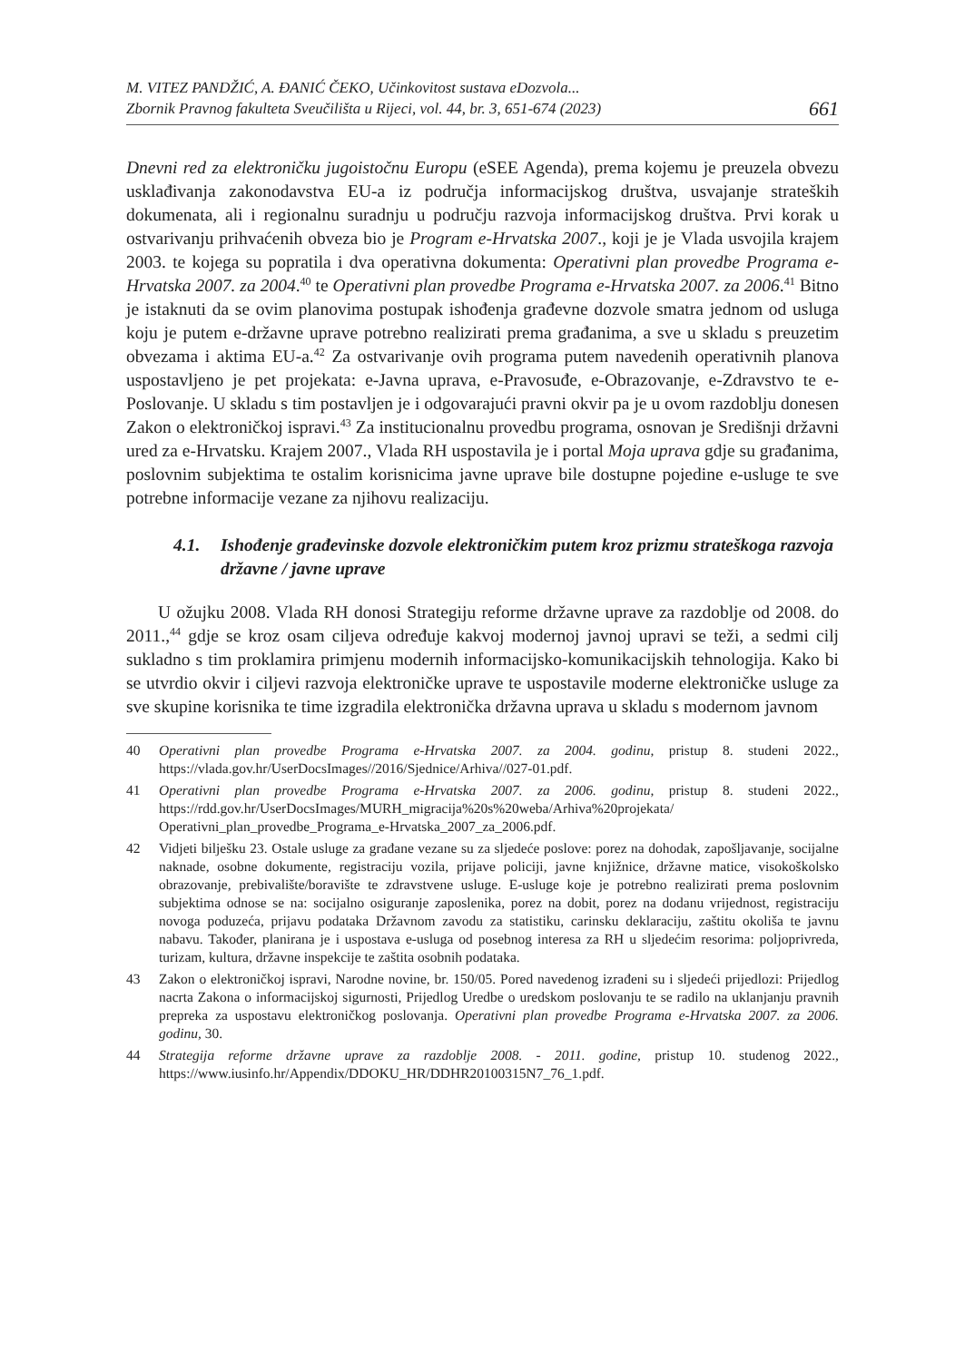M. VITEZ PANDŽIĆ, A. ĐANIĆ ČEKO, Učinkovitost sustava eDozvola...
Zbornik Pravnog fakulteta Sveučilišta u Rijeci, vol. 44, br. 3, 651-674 (2023)
661
Dnevni red za elektroničku jugoistočnu Europu (eSEE Agenda), prema kojemu je preuzela obvezu usklađivanja zakonodavstva EU-a iz područja informacijskog društva, usvajanje strateških dokumenata, ali i regionalnu suradnju u području razvoja informacijskog društva. Prvi korak u ostvarivanju prihvaćenih obveza bio je Program e-Hrvatska 2007., koji je je Vlada usvojila krajem 2003. te kojega su popratila i dva operativna dokumenta: Operativni plan provedbe Programa e-Hrvatska 2007. za 2004.<sup>40</sup> te Operativni plan provedbe Programa e-Hrvatska 2007. za 2006.<sup>41</sup> Bitno je istaknuti da se ovim planovima postupak ishođenja građevne dozvole smatra jednom od usluga koju je putem e-državne uprave potrebno realizirati prema građanima, a sve u skladu s preuzetim obvezama i aktima EU-a.<sup>42</sup> Za ostvarivanje ovih programa putem navedenih operativnih planova uspostavljeno je pet projekata: e-Javna uprava, e-Pravosuđe, e-Obrazovanje, e-Zdravstvo te e-Poslovanje. U skladu s tim postavljen je i odgovarajući pravni okvir pa je u ovom razdoblju donesen Zakon o elektroničkoj ispravi.<sup>43</sup> Za institucionalnu provedbu programa, osnovan je Središnji državni ured za e-Hrvatsku. Krajem 2007., Vlada RH uspostavila je i portal Moja uprava gdje su građanima, poslovnim subjektima te ostalim korisnicima javne uprave bile dostupne pojedine e-usluge te sve potrebne informacije vezane za njihovu realizaciju.
4.1. Ishođenje građevinske dozvole elektroničkim putem kroz prizmu strateškoga razvoja državne / javne uprave
U ožujku 2008. Vlada RH donosi Strategiju reforme državne uprave za razdoblje od 2008. do 2011.,<sup>44</sup> gdje se kroz osam ciljeva određuje kakvoj modernoj javnoj upravi se teži, a sedmi cilj sukladno s tim proklamira primjenu modernih informacijsko-komunikacijskih tehnologija. Kako bi se utvrdio okvir i ciljevi razvoja elektroničke uprave te uspostavile moderne elektroničke usluge za sve skupine korisnika te time izgradila elektronička državna uprava u skladu s modernom javnom
40 Operativni plan provedbe Programa e-Hrvatska 2007. za 2004. godinu, pristup 8. studeni 2022., https://vlada.gov.hr/UserDocsImages//2016/Sjednice/Arhiva//027-01.pdf.
41 Operativni plan provedbe Programa e-Hrvatska 2007. za 2006. godinu, pristup 8. studeni 2022., https://rdd.gov.hr/UserDocsImages/MURH_migracija%20s%20weba/Arhiva%20projekata/ Operativni_plan_provedbe_Programa_e-Hrvatska_2007_za_2006.pdf.
42 Vidjeti bilješku 23. Ostale usluge za građane vezane su za sljedeće poslove: porez na dohodak, zapošljavanje, socijalne naknade, osobne dokumente, registraciju vozila, prijave policiji, javne knjižnice, državne matice, visokoškolsko obrazovanje, prebivalište/boravište te zdravstvene usluge. E-usluge koje je potrebno realizirati prema poslovnim subjektima odnose se na: socijalno osiguranje zaposlenika, porez na dobit, porez na dodanu vrijednost, registraciju novoga poduzeća, prijavu podataka Državnom zavodu za statistiku, carinsku deklaraciju, zaštitu okoliša te javnu nabavu. Također, planirana je i uspostava e-usluga od posebnog interesa za RH u sljedećim resorima: poljoprivreda, turizam, kultura, državne inspekcije te zaštita osobnih podataka.
43 Zakon o elektroničkoj ispravi, Narodne novine, br. 150/05. Pored navedenog izrađeni su i sljedeći prijedlozi: Prijedlog nacrta Zakona o informacijskoj sigurnosti, Prijedlog Uredbe o uredskom poslovanju te se radilo na uklanjanju pravnih prepreka za uspostavu elektroničkog poslovanja. Operativni plan provedbe Programa e-Hrvatska 2007. za 2006. godinu, 30.
44 Strategija reforme državne uprave za razdoblje 2008. - 2011. godine, pristup 10. studenog 2022., https://www.iusinfo.hr/Appendix/DDOKU_HR/DDHR20100315N7_76_1.pdf.